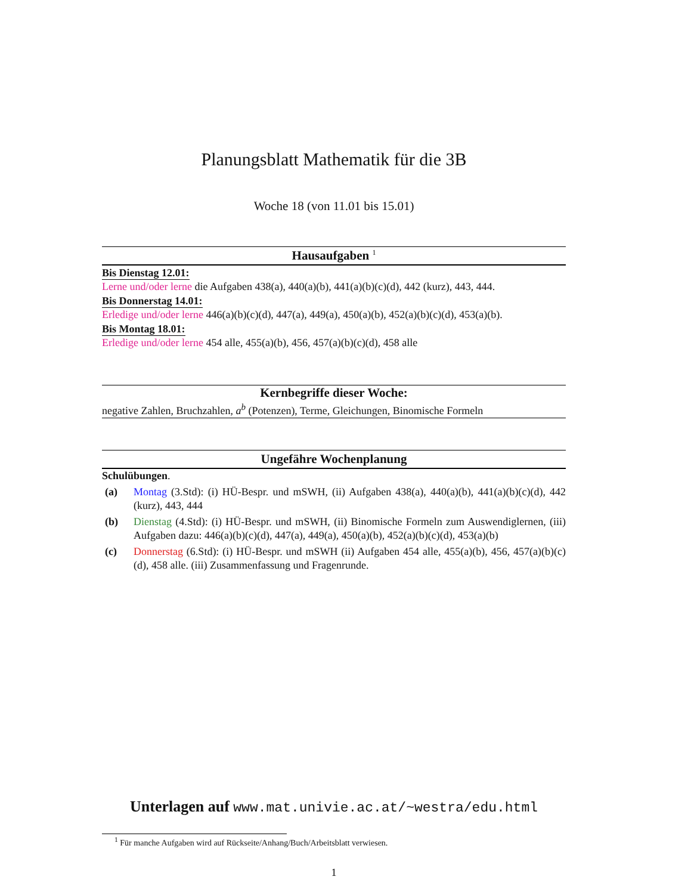Planungsblatt Mathematik für die 3B
Woche 18 (von 11.01 bis 15.01)
Hausaufgaben <sup>1</sup>
Bis Dienstag 12.01:
Lerne und/oder lerne die Aufgaben 438(a), 440(a)(b), 441(a)(b)(c)(d), 442 (kurz), 443, 444.
Bis Donnerstag 14.01:
Erledige und/oder lerne 446(a)(b)(c)(d), 447(a), 449(a), 450(a)(b), 452(a)(b)(c)(d), 453(a)(b).
Bis Montag 18.01:
Erledige und/oder lerne 454 alle, 455(a)(b), 456, 457(a)(b)(c)(d), 458 alle
Kernbegriffe dieser Woche:
negative Zahlen, Bruchzahlen, a<sup>b</sup> (Potenzen), Terme, Gleichungen, Binomische Formeln
Ungefähre Wochenplanung
Schulübungen.
(a) Montag (3.Std): (i) HÜ-Bespr. und mSWH, (ii) Aufgaben 438(a), 440(a)(b), 441(a)(b)(c)(d), 442 (kurz), 443, 444
(b) Dienstag (4.Std): (i) HÜ-Bespr. und mSWH, (ii) Binomische Formeln zum Auswendiglernen, (iii) Aufgaben dazu: 446(a)(b)(c)(d), 447(a), 449(a), 450(a)(b), 452(a)(b)(c)(d), 453(a)(b)
(c) Donnerstag (6.Std): (i) HÜ-Bespr. und mSWH (ii) Aufgaben 454 alle, 455(a)(b), 456, 457(a)(b)(c)(d), 458 alle. (iii) Zusammenfassung und Fragenrunde.
Unterlagen auf www.mat.univie.ac.at/~westra/edu.html
<sup>1</sup> Für manche Aufgaben wird auf Rückseite/Anhang/Buch/Arbeitsblatt verwiesen.
1